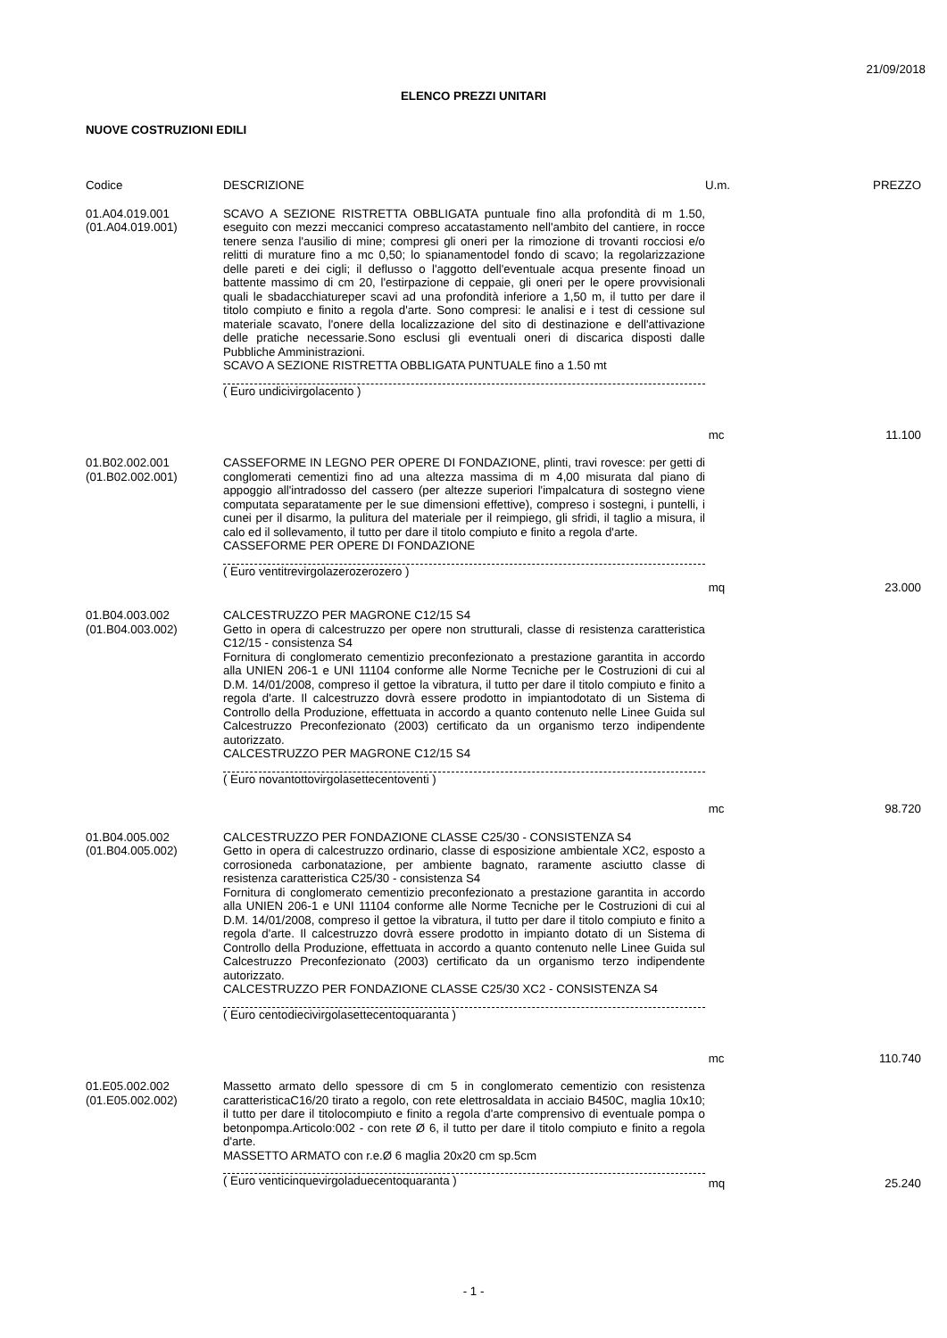21/09/2018
ELENCO PREZZI UNITARI
NUOVE COSTRUZIONI EDILI
| Codice | DESCRIZIONE | U.m. | PREZZO |
| --- | --- | --- | --- |
| 01.A04.019.001 (01.A04.019.001) | SCAVO A SEZIONE RISTRETTA OBBLIGATA puntuale fino alla profondità di m 1.50, eseguito con mezzi meccanici compreso accatastamento nell'ambito del cantiere, in rocce tenere senza l'ausilio di mine; compresi gli oneri per la rimozione di trovanti rocciosi e/o relitti di murature fino a mc 0,50; lo spianamentodel fondo di scavo; la regolarizzazione delle pareti e dei cigli; il deflusso o l'aggotto dell'eventuale acqua presente finoad un battente massimo di cm 20, l'estirpazione di ceppaie, gli oneri per le opere provvisionali quali le sbadacchiatureper scavi ad una profondità inferiore a 1,50 m, il tutto per dare il titolo compiuto e finito a regola d'arte. Sono compresi: le analisi e i test di cessione sul materiale scavato, l'onere della localizzazione del sito di destinazione e dell'attivazione delle pratiche necessarie.Sono esclusi gli eventuali oneri di discarica disposti dalle Pubbliche Amministrazioni. SCAVO A SEZIONE RISTRETTA OBBLIGATA PUNTUALE fino a 1.50 mt ( Euro undicivirgolacento ) | mc | 11.100 |
| 01.B02.002.001 (01.B02.002.001) | CASSEFORME IN LEGNO PER OPERE DI FONDAZIONE, plinti, travi rovesce: per getti di conglomerati cementizi fino ad una altezza massima di m 4,00 misurata dal piano di appoggio all'intradosso del cassero (per altezze superiori l'impalcatura di sostegno viene computata separatamente per le sue dimensioni effettive), compreso i sostegni, i puntelli, i cunei per il disarmo, la pulitura del materiale per il reimpiego, gli sfridi, il taglio a misura, il calo ed il sollevamento, il tutto per dare il titolo compiuto e finito a regola d'arte. CASSEFORME PER OPERE DI FONDAZIONE ( Euro ventitrevirgolazerozerozero ) | mq | 23.000 |
| 01.B04.003.002 (01.B04.003.002) | CALCESTRUZZO PER MAGRONE C12/15 S4 Getto in opera di calcestruzzo per opere non strutturali, classe di resistenza caratteristica C12/15 - consistenza S4 Fornitura di conglomerato cementizio preconfezionato a prestazione garantita in accordo alla UNIEN 206-1 e UNI 11104 conforme alle Norme Tecniche per le Costruzioni di cui al D.M. 14/01/2008, compreso il gettoe la vibratura, il tutto per dare il titolo compiuto e finito a regola d'arte. Il calcestruzzo dovrà essere prodotto in impiantodotato di un Sistema di Controllo della Produzione, effettuata in accordo a quanto contenuto nelle Linee Guida sul Calcestruzzo Preconfezionato (2003) certificato da un organismo terzo indipendente autorizzato. CALCESTRUZZO PER MAGRONE C12/15 S4 ( Euro novantottovirgolasettecentoventi ) | mc | 98.720 |
| 01.B04.005.002 (01.B04.005.002) | CALCESTRUZZO PER FONDAZIONE CLASSE C25/30 - CONSISTENZA S4 Getto in opera di calcestruzzo ordinario, classe di esposizione ambientale XC2, esposto a corrosioneda carbonatazione, per ambiente bagnato, raramente asciutto classe di resistenza caratteristica C25/30 - consistenza S4 Fornitura di conglomerato cementizio preconfezionato a prestazione garantita in accordo alla UNIEN 206-1 e UNI 11104 conforme alle Norme Tecniche per le Costruzioni di cui al D.M. 14/01/2008, compreso il gettoe la vibratura, il tutto per dare il titolo compiuto e finito a regola d'arte. Il calcestruzzo dovrà essere prodotto in impianto dotato di un Sistema di Controllo della Produzione, effettuata in accordo a quanto contenuto nelle Linee Guida sul Calcestruzzo Preconfezionato (2003) certificato da un organismo terzo indipendente autorizzato. CALCESTRUZZO PER FONDAZIONE CLASSE C25/30 XC2 - CONSISTENZA S4 ( Euro centodiecivirgolasettecentoquaranta ) | mc | 110.740 |
| 01.E05.002.002 (01.E05.002.002) | Massetto armato dello spessore di cm 5 in conglomerato cementizio con resistenza caratteristicaC16/20 tirato a regolo, con rete elettrosaldata in acciaio B450C, maglia 10x10; il tutto per dare il titolocompiuto e finito a regola d'arte comprensivo di eventuale pompa o betonpompa.Articolo:002 - con rete Ø 6, il tutto per dare il titolo compiuto e finito a regola d'arte. MASSETTO ARMATO con r.e.Ø 6 maglia 20x20 cm sp.5cm ( Euro venticinquevirgoladuecentoquaranta ) | mq | 25.240 |
- 1 -